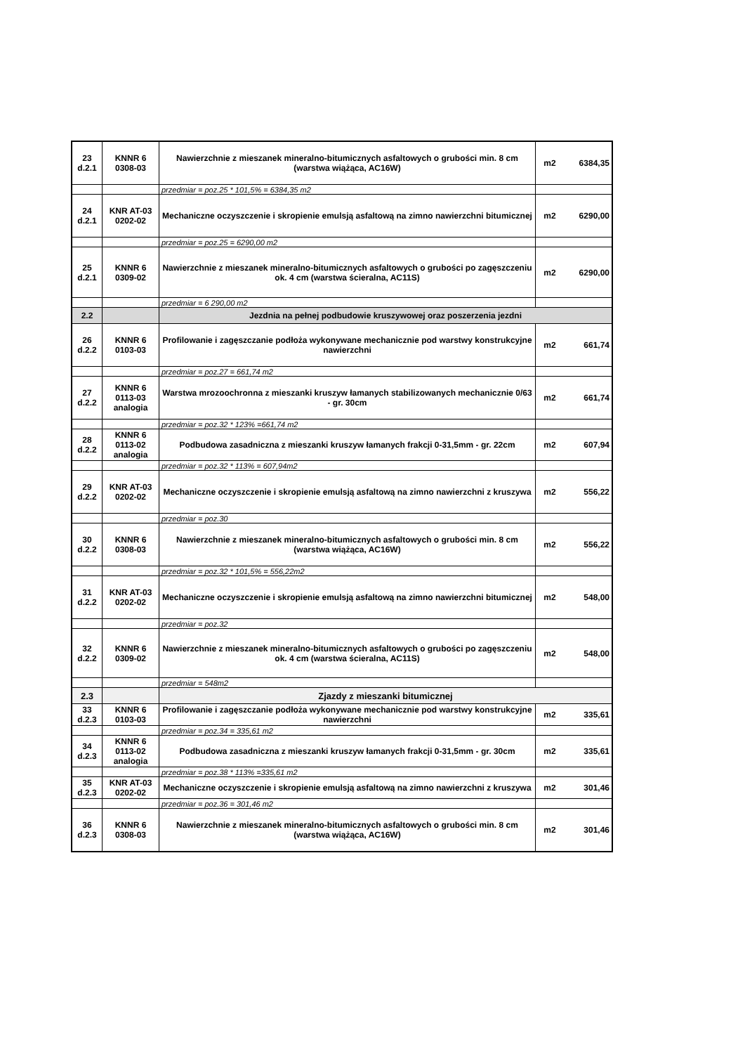| 23 d.2.1 | KNNR 6 0308-03 | Nawierzchnie z mieszanek mineralno-bitumicznych asfaltowych o grubości min. 8 cm (warstwa wiążąca, AC16W) | m2 | 6384,35 |
| | | przedmiar = poz.25 * 101,5% = 6384,35 m2 | | |
| 24 d.2.1 | KNR AT-03 0202-02 | Mechaniczne oczyszczenie i skropienie emulsją asfaltową na zimno nawierzchni bitumicznej | m2 | 6290,00 |
| | | przedmiar = poz.25 = 6290,00 m2 | | |
| 25 d.2.1 | KNNR 6 0309-02 | Nawierzchnie z mieszanek mineralno-bitumicznych asfaltowych o grubości po zagęszczeniu ok. 4 cm (warstwa ścieralna, AC11S) | m2 | 6290,00 |
| | | przedmiar = 6 290,00 m2 | | |
| 2.2 | | Jezdnia na pełnej podbudowie kruszywowej oraz poszerzenia jezdni | | |
| 26 d.2.2 | KNNR 6 0103-03 | Profilowanie i zagęszczanie podłoża wykonywane mechanicznie pod warstwy konstrukcyjne nawierzchni | m2 | 661,74 |
| | | przedmiar = poz.27 = 661,74 m2 | | |
| 27 d.2.2 | KNNR 6 0113-03 analogia | Warstwa mrozoochronna z mieszanki kruszyw łamanych stabilizowanych mechanicznie 0/63 - gr. 30cm | m2 | 661,74 |
| | | przedmiar = poz.32 * 123% =661,74 m2 | | |
| 28 d.2.2 | KNNR 6 0113-02 analogia | Podbudowa zasadniczna z mieszanki kruszyw łamanych frakcji 0-31,5mm - gr. 22cm | m2 | 607,94 |
| | | przedmiar = poz.32 * 113% = 607,94m2 | | |
| 29 d.2.2 | KNR AT-03 0202-02 | Mechaniczne oczyszczenie i skropienie emulsją asfaltową na zimno nawierzchni z kruszywa | m2 | 556,22 |
| | | przedmiar = poz.30 | | |
| 30 d.2.2 | KNNR 6 0308-03 | Nawierzchnie z mieszanek mineralno-bitumicznych asfaltowych o grubości min. 8 cm (warstwa wiążąca, AC16W) | m2 | 556,22 |
| | | przedmiar = poz.32 * 101,5% = 556,22m2 | | |
| 31 d.2.2 | KNR AT-03 0202-02 | Mechaniczne oczyszczenie i skropienie emulsją asfaltową na zimno nawierzchni bitumicznej | m2 | 548,00 |
| | | przedmiar = poz.32 | | |
| 32 d.2.2 | KNNR 6 0309-02 | Nawierzchnie z mieszanek mineralno-bitumicznych asfaltowych o grubości po zagęszczeniu ok. 4 cm (warstwa ścieralna, AC11S) | m2 | 548,00 |
| | | przedmiar = 548m2 | | |
| 2.3 | | Zjazdy z mieszanki bitumicznej | | |
| 33 d.2.3 | KNNR 6 0103-03 | Profilowanie i zagęszczanie podłoża wykonywane mechanicznie pod warstwy konstrukcyjne nawierzchni | m2 | 335,61 |
| | | przedmiar = poz.34 = 335,61 m2 | | |
| 34 d.2.3 | KNNR 6 0113-02 analogia | Podbudowa zasadniczna z mieszanki kruszyw łamanych frakcji 0-31,5mm - gr. 30cm | m2 | 335,61 |
| | | przedmiar = poz.38 * 113% =335,61 m2 | | |
| 35 d.2.3 | KNR AT-03 0202-02 | Mechaniczne oczyszczenie i skropienie emulsją asfaltową na zimno nawierzchni z kruszywa | m2 | 301,46 |
| | | przedmiar = poz.36 = 301,46 m2 | | |
| 36 d.2.3 | KNNR 6 0308-03 | Nawierzchnie z mieszanek mineralno-bitumicznych asfaltowych o grubości min. 8 cm (warstwa wiążąca, AC16W) | m2 | 301,46 |